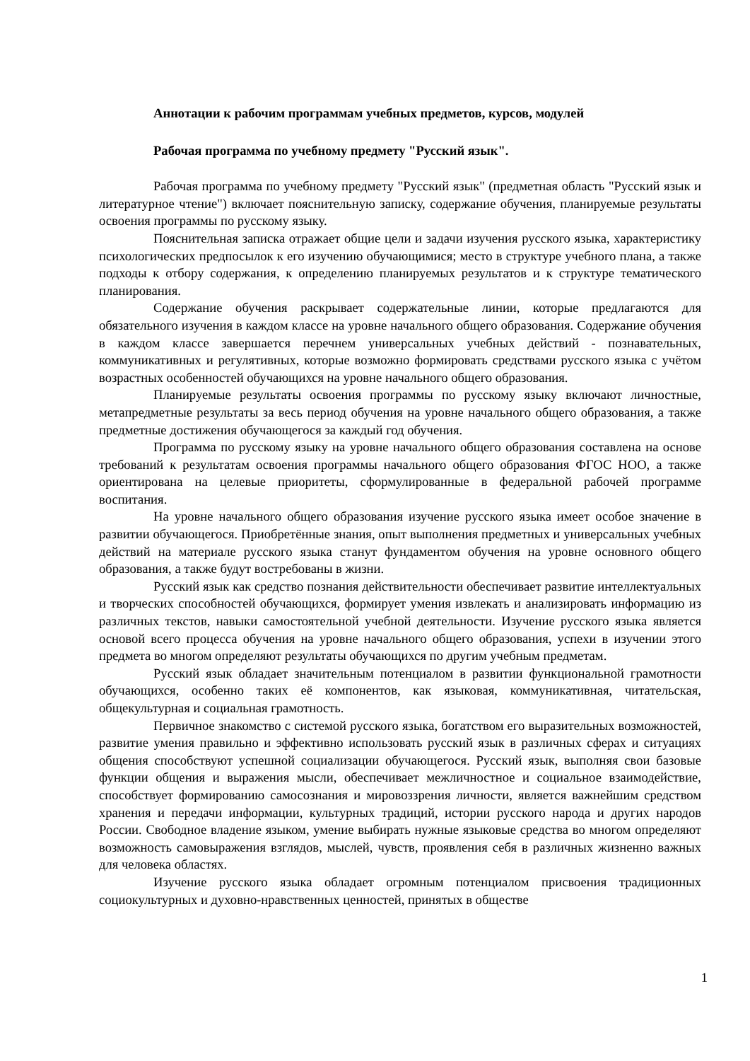Аннотации к рабочим программам учебных предметов, курсов, модулей
Рабочая программа по учебному предмету "Русский язык".
Рабочая программа по учебному предмету "Русский язык" (предметная область "Русский язык и литературное чтение") включает пояснительную записку, содержание обучения, планируемые результаты освоения программы по русскому языку.
Пояснительная записка отражает общие цели и задачи изучения русского языка, характеристику психологических предпосылок к его изучению обучающимися; место в структуре учебного плана, а также подходы к отбору содержания, к определению планируемых результатов и к структуре тематического планирования.
Содержание обучения раскрывает содержательные линии, которые предлагаются для обязательного изучения в каждом классе на уровне начального общего образования. Содержание обучения в каждом классе завершается перечнем универсальных учебных действий - познавательных, коммуникативных и регулятивных, которые возможно формировать средствами русского языка с учётом возрастных особенностей обучающихся на уровне начального общего образования.
Планируемые результаты освоения программы по русскому языку включают личностные, метапредметные результаты за весь период обучения на уровне начального общего образования, а также предметные достижения обучающегося за каждый год обучения.
Программа по русскому языку на уровне начального общего образования составлена на основе требований к результатам освоения программы начального общего образования ФГОС НОО, а также ориентирована на целевые приоритеты, сформулированные в федеральной рабочей программе воспитания.
На уровне начального общего образования изучение русского языка имеет особое значение в развитии обучающегося. Приобретённые знания, опыт выполнения предметных и универсальных учебных действий на материале русского языка станут фундаментом обучения на уровне основного общего образования, а также будут востребованы в жизни.
Русский язык как средство познания действительности обеспечивает развитие интеллектуальных и творческих способностей обучающихся, формирует умения извлекать и анализировать информацию из различных текстов, навыки самостоятельной учебной деятельности. Изучение русского языка является основой всего процесса обучения на уровне начального общего образования, успехи в изучении этого предмета во многом определяют результаты обучающихся по другим учебным предметам.
Русский язык обладает значительным потенциалом в развитии функциональной грамотности обучающихся, особенно таких её компонентов, как языковая, коммуникативная, читательская, общекультурная и социальная грамотность.
Первичное знакомство с системой русского языка, богатством его выразительных возможностей, развитие умения правильно и эффективно использовать русский язык в различных сферах и ситуациях общения способствуют успешной социализации обучающегося. Русский язык, выполняя свои базовые функции общения и выражения мысли, обеспечивает межличностное и социальное взаимодействие, способствует формированию самосознания и мировоззрения личности, является важнейшим средством хранения и передачи информации, культурных традиций, истории русского народа и других народов России. Свободное владение языком, умение выбирать нужные языковые средства во многом определяют возможность самовыражения взглядов, мыслей, чувств, проявления себя в различных жизненно важных для человека областях.
Изучение русского языка обладает огромным потенциалом присвоения традиционных социокультурных и духовно-нравственных ценностей, принятых в обществе
1